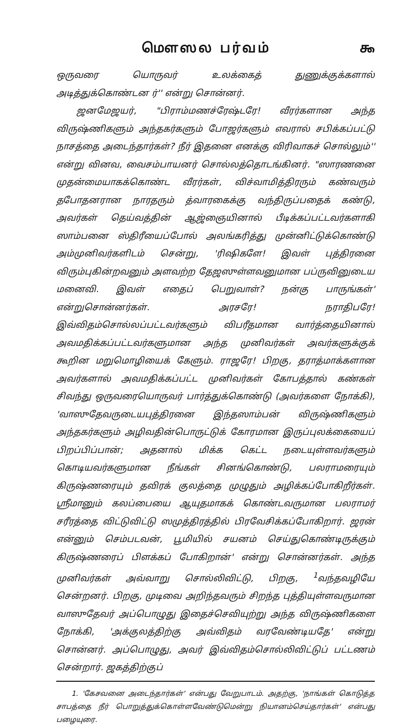மௌஸல பர்வம் ௯
ஒருவரை யொருவர் உலக்கைத் துணுக்குக்களால் அடித்துக்கொண்டன ர்'' என்று சொன்னர்.
ஜனமேஜயர், "பிராம்மணச்ரேஷ்டரே! வீரர்களான அந்த விருஷ்ணிகளும் அந்தகர்களும் போஜர்களும் எவரால் சபிக்கப்பட்டு நாசத்தை அடைந்தார்கள்? நீர் இதனை எனக்கு விரிவாகச் சொல்லும்'' என்று வினவ, வைசம்பாயனர் சொல்லத்தொடங்கினர். "ஸாரணனை முதன்மையாகக்கொண்ட வீரர்கள், விச்வாமித்திரரும் கண்வரும் தபோதனரான நாரதரும் த்வாரகைக்கு வந்திருப்பதைக் கண்டு, அவர்கள் தெய்வத்தின் ஆஜ்ஞையினால் பீடிக்கப்பட்டவர்களாகி ஸாம்பனை ஸ்திரீயைப்போல் அலங்கரித்து முன்னிட்டுக்கொண்டு அம்முனிவர்களிடம் சென்று, 'ரிஷிகளே! இவள் புத்திரனை விரும்புகின்றவனும் அளவற்ற தேஜஸுள்ளவனுமான பப்ருவினுடைய மனைவி. இவள் எதைப் பெறுவாள்? நன்கு பாருங்கள்' என்றுசொன்னர்கள். அரசரே! நராதிபரே! இவ்விதம்சொல்லப்பட்டவர்களும் விபரீதமான வார்த்தையினால் அவமதிக்கப்பட்டவர்களுமான அந்த முனிவர்கள் அவர்களுக்குக் கூறின மறுமொழியைக் கேளும். ராஜரே! பிறகு, தராத்மாக்களான அவர்களால் அவமதிக்கப்பட்ட முனிவர்கள் கோபத்தால் கண்கள் சிவந்து ஒருவரையொருவர் பார்த்துக்கொண்டு (அவர்களை நோக்கி), 'வாஸுதேவருடையபுத்திரனை இந்தஸாம்பன் விருஷ்ணிகளும் அந்தகர்களும் அழிவதின்பொருட்டுக் கோரமான இருப்புலக்கையைப் பிறப்பிப்பான்; அதனால் மிக்க கெட்ட நடையுள்ளவர்களும் கொடியவர்களுமான நீங்கள் சினங்கொண்டு, பலராமரையும் கிருஷ்ணரையும் தவிரக் குலத்தை முழுதும் அழிக்கப்போகிறீர்கள். ஸ்ரீமானும் கலப்பையை ஆயுதமாகக் கொண்டவருமான பலராமர் சரீரத்தை விட்டுவிட்டு ஸமுத்திரத்தில் பிரவேசிக்கப்போகிறார். ஜரன் என்னும் செம்படவன், பூமியில் சயனம் செய்துகொண்டிருக்கும் கிருஷ்ணரைப் பிளக்கப் போகிறான்' என்று சொன்னர்கள். அந்த முனிவர்கள் அவ்வாறு சொல்லிவிட்டு, பிறகு, <sup>1</sup>வந்தவழியே சென்றனர். பிறகு, முடிவை அறிந்தவரும் சிறந்த புத்தியுள்ளவருமான வாஸுதேவர் அப்பொழுது இதைச்செவியுற்று அந்த விருஷ்ணிகளை நோக்கி, 'அக்குலத்திற்கு அவ்விதம் வரவேண்டியதே' என்று சொன்னர். அப்பொழுது, அவர் இவ்விதம்சொல்லிவிட்டுப் பட்டணம் சென்றார். ஜகத்திற்குப்
1. 'கேசவனை அடைந்தார்கள்' என்பது வேறுபாடம். அதற்கு, 'நாங்கள் கொடுத்த சாபத்தை நீர் பொறுத்துக்கொள்ளவேண்டுமென்று நியானம்செய்தார்கள்' என்பது பழையுரை.